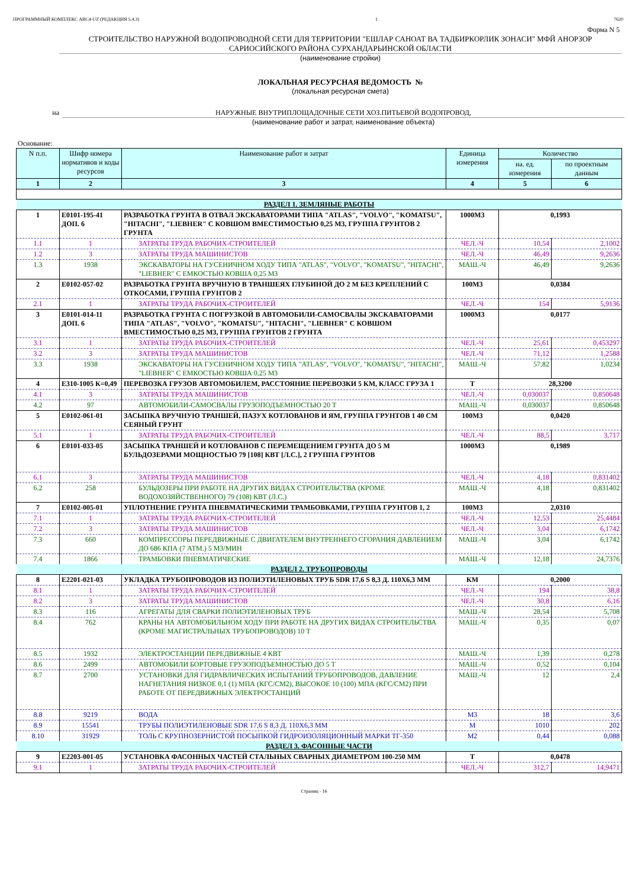ПРОГРАММНЫЙ КОМПЛЕКС АВС4-UZ (РЕДАКЦИЯ 5.4.3) 1 7620
Форма N 5
СТРОИТЕЛЬСТВО НАРУЖНОЙ ВОДОПРОВОДНОЙ СЕТИ ДЛЯ ТЕРРИТОРИИ "ЕШЛАР САНОАТ ВА ТАДБИРКОРЛИК ЗОНАСИ" МФЙ АНОРЗОР САРИОСИЙСКОГО РАЙОНА СУРХАНДАРЬИНСКОЙ ОБЛАСТИ
(наименование стройки)
ЛОКАЛЬНАЯ РЕСУРСНАЯ ВЕДОМОСТЬ №
(локальная ресурсная смета)
на НАРУЖНЫЕ ВНУТРИПЛОЩАДОЧНЫЕ СЕТИ ХОЗ.ПИТЬЕВОЙ ВОДОПРОВОД,
(наименование работ и затрат, наименование объекта)
Основание:
| N п.п. | Шифр номера нормативов и коды ресурсов | Наименование работ и затрат | Единица измерения | Количество | |
| --- | --- | --- | --- | --- | --- |
| | | | | на. ед. измерения | по проектным данным |
| 1 | 2 | 3 | 4 | 5 | 6 |
| РАЗДЕЛ 1. ЗЕМЛЯНЫЕ РАБОТЫ | | | | | |
| 1 | Е0101-195-41 ДОП. 6 | РАЗРАБОТКА ГРУНТА В ОТВАЛ ЭКСКАВАТОРАМИ ТИПА "ATLAS", "VOLVO", "KOMATSU", "HITACHI", "LIEBHER" С КОВШОМ ВМЕСТИМОСТЬЮ 0,25 М3, ГРУППА ГРУНТОВ 2 ГРУНТА | 1000М3 | 0,1993 | |
| 1.1 | 1 | ЗАТРАТЫ ТРУДА РАБОЧИХ-СТРОИТЕЛЕЙ | ЧЕЛ.-Ч | 10,54 | 2,1002 |
| 1.2 | 3 | ЗАТРАТЫ ТРУДА МАШИНИСТОВ | ЧЕЛ.-Ч | 46,49 | 9,2636 |
| 1.3 | 1938 | ЭКСКАВАТОРЫ НА ГУСЕНИЧНОМ ХОДУ ТИПА "ATLAS", "VOLVO", "KOMATSU", "HITACHI", "LIEBHER" С ЕМКОСТЬЮ КОВША 0,25 М3 | МАШ.-Ч | 46,49 | 9,2636 |
| 2 | Е0102-057-02 | РАЗРАБОТКА ГРУНТА ВРУЧНУЮ В ТРАНШЕЯХ ГЛУБИНОЙ ДО 2 М БЕЗ КРЕПЛЕНИЙ С ОТКОСАМИ, ГРУППА ГРУНТОВ 2 | 100М3 | 0,0384 | |
| 2.1 | 1 | ЗАТРАТЫ ТРУДА РАБОЧИХ-СТРОИТЕЛЕЙ | ЧЕЛ.-Ч | 154 | 5,9136 |
| 3 | Е0101-014-11 ДОП. 6 | РАЗРАБОТКА ГРУНТА С ПОГРУЗКОЙ В АВТОМОБИЛИ-САМОСВАЛЫ ЭКСКАВАТОРАМИ ТИПА "ATLAS", "VOLVO", "KOMATSU", "HITACHI", "LIEBHER" С КОВШОМ ВМЕСТИМОСТЬЮ 0,25 М3, ГРУППА ГРУНТОВ 2 ГРУНТА | 1000М3 | 0,0177 | |
| 3.1 | 1 | ЗАТРАТЫ ТРУДА РАБОЧИХ-СТРОИТЕЛЕЙ | ЧЕЛ.-Ч | 25,61 | 0,453297 |
| 3.2 | 3 | ЗАТРАТЫ ТРУДА МАШИНИСТОВ | ЧЕЛ.-Ч | 71,12 | 1,2588 |
| 3.3 | 1938 | ЭКСКАВАТОРЫ НА ГУСЕНИЧНОМ ХОДУ ТИПА "ATLAS", "VOLVO", "KOMATSU", "HITACHI", "LIEBHER" С ЕМКОСТЬЮ КОВША 0,25 М3 | МАШ.-Ч | 57,82 | 1,0234 |
| 4 | Е310-1005 К=0,49 | ПЕРЕВОЗКА ГРУЗОВ АВТОМОБИЛЕМ, РАССТОЯНИЕ ПЕРЕВОЗКИ 5 КМ, КЛАСС ГРУЗА 1 | Т | 28,3200 | |
| 4.1 | 3 | ЗАТРАТЫ ТРУДА МАШИНИСТОВ | ЧЕЛ.-Ч | 0,030037 | 0,850648 |
| 4.2 | 97 | АВТОМОБИЛИ-САМОСВАЛЫ ГРУЗОПОДЪЕМНОСТЬЮ 20 Т | МАШ.-Ч | 0,030037 | 0,850648 |
| 5 | Е0102-061-01 | ЗАСЫПКА ВРУЧНУЮ ТРАНШЕЙ, ПАЗУХ КОТЛОВАНОВ И ЯМ, ГРУППА ГРУНТОВ 1 40 СМ СЕЯНЫЙ ГРУНТ | 100М3 | 0,0420 | |
| 5.1 | 1 | ЗАТРАТЫ ТРУДА РАБОЧИХ-СТРОИТЕЛЕЙ | ЧЕЛ.-Ч | 88,5 | 3,717 |
| 6 | Е0101-033-05 | ЗАСЫПКА ТРАНШЕЙ И КОТЛОВАНОВ С ПЕРЕМЕЩЕНИЕМ ГРУНТА ДО 5 М БУЛЬДОЗЕРАМИ МОЩНОСТЬЮ 79 [108] КВТ [Л.С.], 2 ГРУППА ГРУНТОВ | 1000М3 | 0,1989 | |
| 6.1 | 3 | ЗАТРАТЫ ТРУДА МАШИНИСТОВ | ЧЕЛ.-Ч | 4,18 | 0,831402 |
| 6.2 | 258 | БУЛЬДОЗЕРЫ ПРИ РАБОТЕ НА ДРУГИХ ВИДАХ СТРОИТЕЛЬСТВА (КРОМЕ ВОДОХОЗЯЙСТВЕННОГО) 79 (108) КВТ (Л.С.) | МАШ.-Ч | 4,18 | 0,831402 |
| 7 | Е0102-005-01 | УПЛОТНЕНИЕ ГРУНТА ПНЕВМАТИЧЕСКИМИ ТРАМБОВКАМИ, ГРУППА ГРУНТОВ 1, 2 | 100М3 | 2,0310 | |
| 7.1 | 1 | ЗАТРАТЫ ТРУДА РАБОЧИХ-СТРОИТЕЛЕЙ | ЧЕЛ.-Ч | 12,53 | 25,4484 |
| 7.2 | 3 | ЗАТРАТЫ ТРУДА МАШИНИСТОВ | ЧЕЛ.-Ч | 3,04 | 6,1742 |
| 7.3 | 660 | КОМПРЕССОРЫ ПЕРЕДВИЖНЫЕ С ДВИГАТЕЛЕМ ВНУТРЕННЕГО СГОРАНИЯ ДАВЛЕНИЕМ ДО 686 КПА (7 АТМ.) 5 М3/МИН | МАШ.-Ч | 3,04 | 6,1742 |
| 7.4 | 1866 | ТРАМБОВКИ ПНЕВМАТИЧЕСКИЕ | МАШ.-Ч | 12,18 | 24,7376 |
| РАЗДЕЛ 2. ТРУБОПРОВОДЫ | | | | | |
| 8 | Е2201-021-03 | УКЛАДКА ТРУБОПРОВОДОВ ИЗ ПОЛИЭТИЛЕНОВЫХ ТРУБ SDR 17,6 S 8,3 Д. 110Х6,3 ММ | КМ | 0,2000 | |
| 8.1 | 1 | ЗАТРАТЫ ТРУДА РАБОЧИХ-СТРОИТЕЛЕЙ | ЧЕЛ.-Ч | 194 | 38,8 |
| 8.2 | 3 | ЗАТРАТЫ ТРУДА МАШИНИСТОВ | ЧЕЛ.-Ч | 30,8 | 6,16 |
| 8.3 | 116 | АГРЕГАТЫ ДЛЯ СВАРКИ ПОЛИЭТИЛЕНОВЫХ ТРУБ | МАШ.-Ч | 28,54 | 5,708 |
| 8.4 | 762 | КРАНЫ НА АВТОМОБИЛЬНОМ ХОДУ ПРИ РАБОТЕ НА ДРУГИХ ВИДАХ СТРОИТЕЛЬСТВА (КРОМЕ МАГИСТРАЛЬНЫХ ТРУБОПРОВОДОВ) 10 Т | МАШ.-Ч | 0,35 | 0,07 |
| 8.5 | 1932 | ЭЛЕКТРОСТАНЦИИ ПЕРЕДВИЖНЫЕ 4 КВТ | МАШ.-Ч | 1,39 | 0,278 |
| 8.6 | 2499 | АВТОМОБИЛИ БОРТОВЫЕ ГРУЗОПОДЪЕМНОСТЬЮ ДО 5 Т | МАШ.-Ч | 0,52 | 0,104 |
| 8.7 | 2700 | УСТАНОВКИ ДЛЯ ГИДРАВЛИЧЕСКИХ ИСПЫТАНИЙ ТРУБОПРОВОДОВ, ДАВЛЕНИЕ НАГНЕТАНИЯ НИЗКОЕ 0,1 (1) МПА (КГС/СМ2), ВЫСОКОЕ 10 (100) МПА (КГС/СМ2) ПРИ РАБОТЕ ОТ ПЕРЕДВИЖНЫХ ЭЛЕКТРОСТАНЦИЙ | МАШ.-Ч | 12 | 2,4 |
| 8.8 | 9219 | ВОДА | М3 | 18 | 3,6 |
| 8.9 | 15541 | ТРУБЫ ПОЛИЭТИЛЕНОВЫЕ SDR 17,6 S 8,3 Д. 110Х6,3 ММ | М | 1010 | 202 |
| 8.10 | 31929 | ТОЛЬ С КРУПНОЗЕРНИСТОЙ ПОСЫПКОЙ ГИДРОИЗОЛЯЦИОННЫЙ МАРКИ ТГ-350 | М2 | 0,44 | 0,088 |
| РАЗДЕЛ 3. ФАСОННЫЕ ЧАСТИ | | | | | |
| 9 | Е2203-001-05 | УСТАНОВКА ФАСОННЫХ ЧАСТЕЙ СТАЛЬНЫХ СВАРНЫХ ДИАМЕТРОМ 100-250 ММ | Т | 0,0478 | |
| 9.1 | 1 | ЗАТРАТЫ ТРУДА РАБОЧИХ-СТРОИТЕЛЕЙ | ЧЕЛ.-Ч | 312,7 | 14,9471 |
Страниц - 16